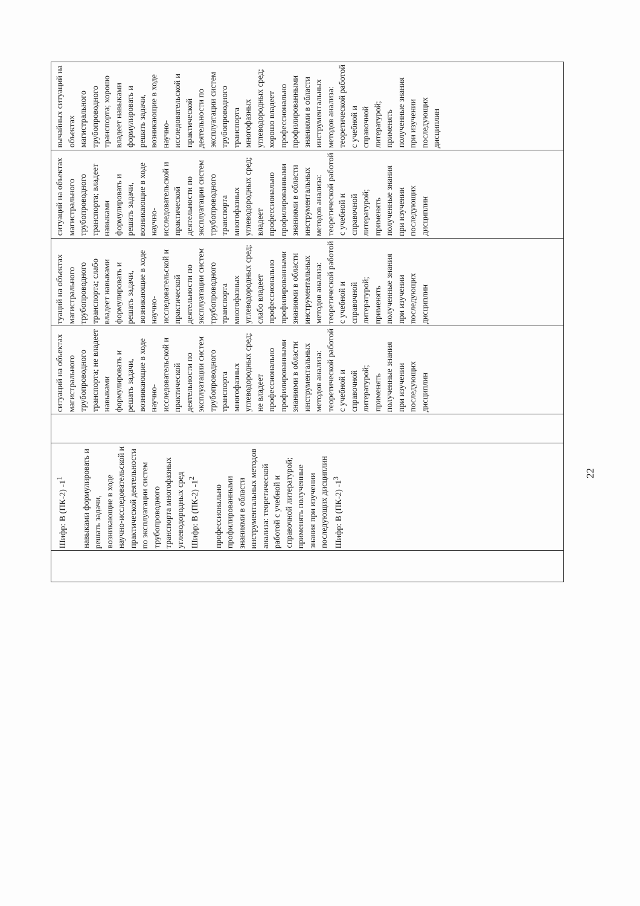| | Шифр: В (ПК-2) -1<sup>1</sup> навыками формулировать и решать задачи, возникающие в ходе научно-исследовательской и практической деятельности по эксплуатации систем трубопроводного транспорта многофазных углеводородных сред Шифр: В (ПК-2) -1<sup>2</sup> профессионально профилированными знаниями в области инструментальных методов анализа: теоретической работой с учебной и справочной литературой; применять полученные знания при изучении последующих дисциплин Шифр: В (ПК-2) -1<sup>3</sup> | | ситуаций на объектах магистрального трубопроводного транспорта; не владеет навыками формулировать и решать задачи, возникающие в ходе научно-исследовательской и практической деятельности по эксплуатации систем трубопроводного транспорта многофазных углеводородных сред; не владеет профессионально профилированными знаниями в области инструментальных методов анализа: теоретической работой с учебной и справочной литературой; применять полученные знания при изучении последующих дисциплин | туаций на объектах магистрального трубопроводного транспорта; слабо владеет навыками формулировать и решать задачи, возникающие в ходе научно-исследовательской и практической деятельности по эксплуатации систем трубопроводного транспорта многофазных углеводородных сред; слабо владеет профессионально профилированными знаниями в области инструментальных методов анализа: теоретической работой с учебной и справочной литературой; применять полученные знания при изучении последующих дисциплин | ситуаций на объектах магистрального трубопроводного транспорта; владеет навыками формулировать и решать задачи, возникающие в ходе научно-исследовательской и практической деятельности по эксплуатации систем трубопроводного транспорта многофазных углеводородных сред; владеет профессионально профилированными знаниями в области инструментальных методов анализа: теоретической работой с учебной и справочной литературой; применять полученные знания при изучении последующих дисциплин | вычайных ситуаций на объектах магистрального трубопроводного транспорта; хорошо владеет навыками формулировать и решать задачи, возникающие в ходе научно-исследовательской и практической деятельности по эксплуатации систем трубопроводного транспорта многофазных углеводородных сред; хорошо владеет профессионально профилированными знаниями в области инструментальных методов анализа: теоретической работой с учебной и справочной литературой; применять полученные знания при изучении последующих дисциплин |
22